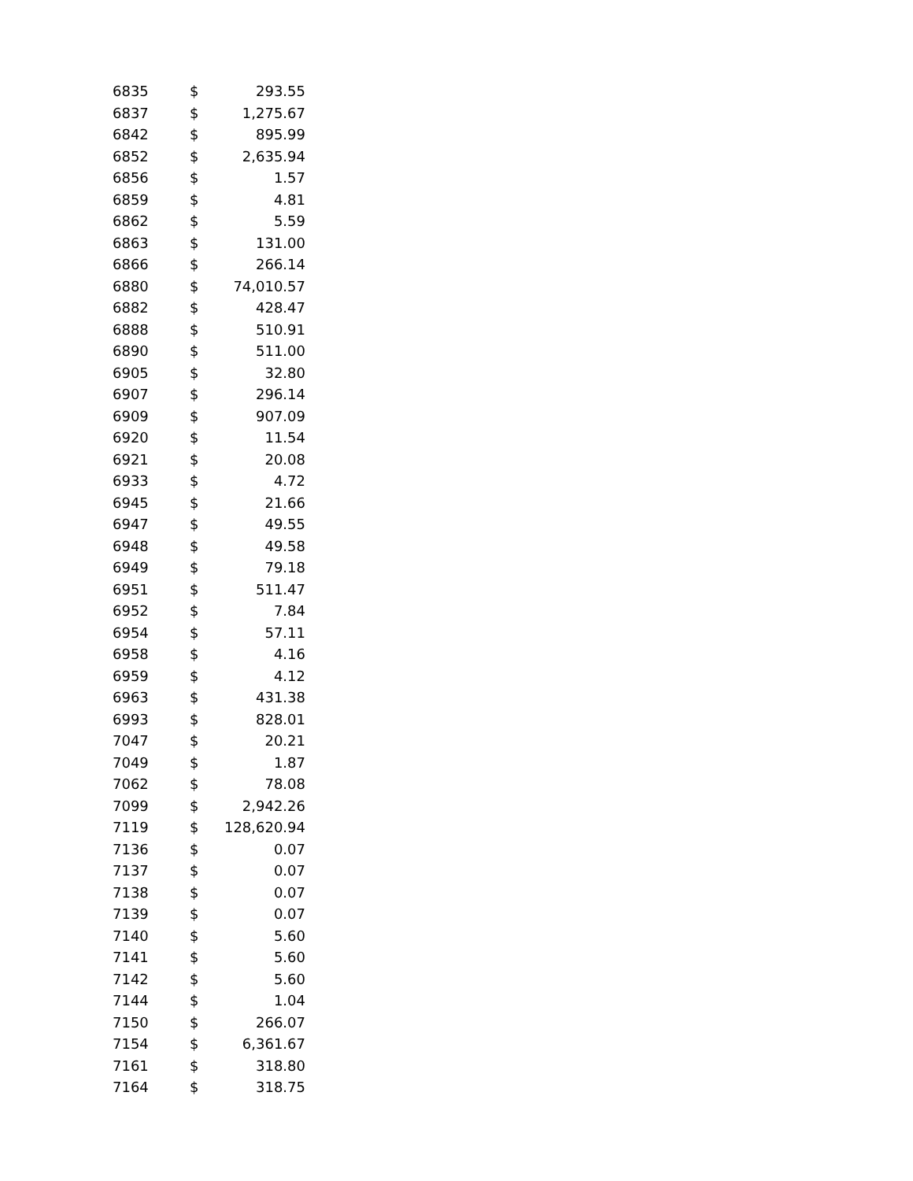| 6835 | $ | 293.55 |
| 6837 | $ | 1,275.67 |
| 6842 | $ | 895.99 |
| 6852 | $ | 2,635.94 |
| 6856 | $ | 1.57 |
| 6859 | $ | 4.81 |
| 6862 | $ | 5.59 |
| 6863 | $ | 131.00 |
| 6866 | $ | 266.14 |
| 6880 | $ | 74,010.57 |
| 6882 | $ | 428.47 |
| 6888 | $ | 510.91 |
| 6890 | $ | 511.00 |
| 6905 | $ | 32.80 |
| 6907 | $ | 296.14 |
| 6909 | $ | 907.09 |
| 6920 | $ | 11.54 |
| 6921 | $ | 20.08 |
| 6933 | $ | 4.72 |
| 6945 | $ | 21.66 |
| 6947 | $ | 49.55 |
| 6948 | $ | 49.58 |
| 6949 | $ | 79.18 |
| 6951 | $ | 511.47 |
| 6952 | $ | 7.84 |
| 6954 | $ | 57.11 |
| 6958 | $ | 4.16 |
| 6959 | $ | 4.12 |
| 6963 | $ | 431.38 |
| 6993 | $ | 828.01 |
| 7047 | $ | 20.21 |
| 7049 | $ | 1.87 |
| 7062 | $ | 78.08 |
| 7099 | $ | 2,942.26 |
| 7119 | $ | 128,620.94 |
| 7136 | $ | 0.07 |
| 7137 | $ | 0.07 |
| 7138 | $ | 0.07 |
| 7139 | $ | 0.07 |
| 7140 | $ | 5.60 |
| 7141 | $ | 5.60 |
| 7142 | $ | 5.60 |
| 7144 | $ | 1.04 |
| 7150 | $ | 266.07 |
| 7154 | $ | 6,361.67 |
| 7161 | $ | 318.80 |
| 7164 | $ | 318.75 |